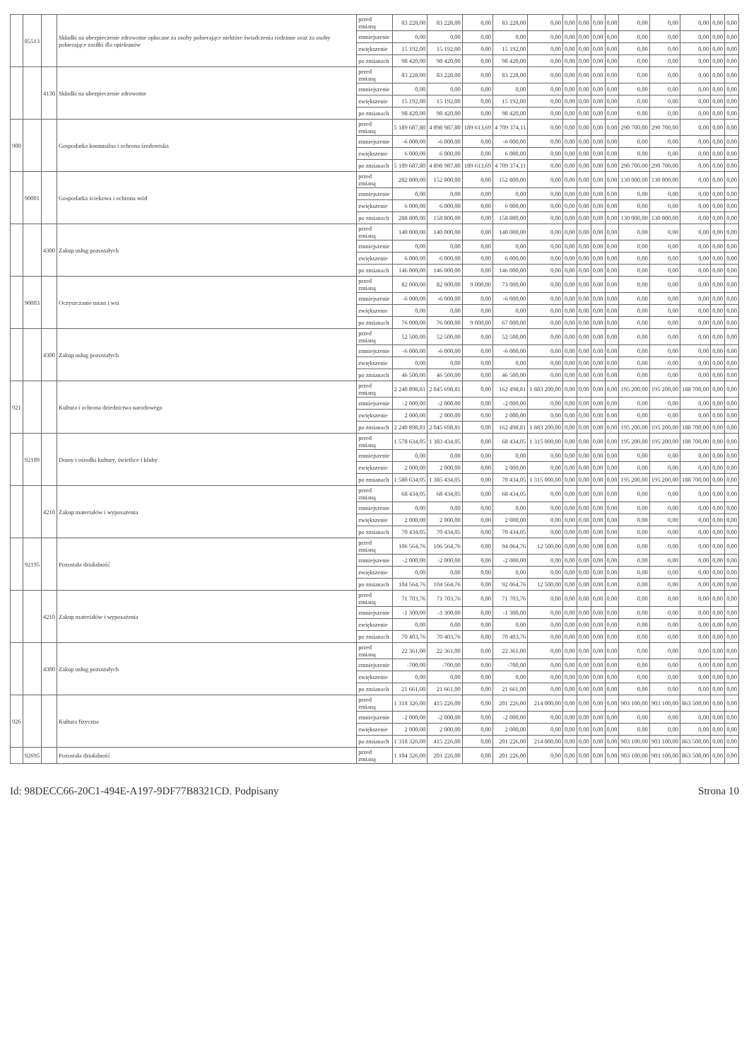| | 85513 | | Składki na ubezpieczenie zdrowotne opłacane za osoby pobierające niektóre świadczenia rodzinne oraz za osoby pobierające zasiłki dla opiekunów | przed zmianą | 83 228,00 | 83 228,00 | 0,00 | 83 228,00 | 0,00 | 0,00 | 0,00 | 0,00 | 0,00 | 0,00 | 0,00 | 0,00 | 0,00 | 0,00 |
| | | | | zmniejszenie | 0,00 | 0,00 | 0,00 | 0,00 | 0,00 | 0,00 | 0,00 | 0,00 | 0,00 | 0,00 | 0,00 | 0,00 | 0,00 | 0,00 |
| | | | | zwiększenie | 15 192,00 | 15 192,00 | 0,00 | 15 192,00 | 0,00 | 0,00 | 0,00 | 0,00 | 0,00 | 0,00 | 0,00 | 0,00 | 0,00 | 0,00 |
| | | | | po zmianach | 98 420,00 | 98 420,00 | 0,00 | 98 420,00 | 0,00 | 0,00 | 0,00 | 0,00 | 0,00 | 0,00 | 0,00 | 0,00 | 0,00 | 0,00 |
| | | 4130 | Składki na ubezpieczenie zdrowotne | przed zmianą | 83 228,00 | 83 228,00 | 0,00 | 83 228,00 | 0,00 | 0,00 | 0,00 | 0,00 | 0,00 | 0,00 | 0,00 | 0,00 | 0,00 | 0,00 |
| | | | | zmniejszenie | 0,00 | 0,00 | 0,00 | 0,00 | 0,00 | 0,00 | 0,00 | 0,00 | 0,00 | 0,00 | 0,00 | 0,00 | 0,00 | 0,00 |
| | | | | zwiększenie | 15 192,00 | 15 192,00 | 0,00 | 15 192,00 | 0,00 | 0,00 | 0,00 | 0,00 | 0,00 | 0,00 | 0,00 | 0,00 | 0,00 | 0,00 |
| | | | | po zmianach | 98 420,00 | 98 420,00 | 0,00 | 98 420,00 | 0,00 | 0,00 | 0,00 | 0,00 | 0,00 | 0,00 | 0,00 | 0,00 | 0,00 | 0,00 |
| 900 | | | Gospodarka komunalna i ochrona środowiska | przed zmianą | 5 189 687,80 | 4 898 987,80 | 189 613,69 | 4 709 374,11 | 0,00 | 0,00 | 0,00 | 0,00 | 0,00 | 290 700,00 | 290 700,00 | 0,00 | 0,00 | 0,00 |
| | | | | zmniejszenie | -6 000,00 | -6 000,00 | 0,00 | -6 000,00 | 0,00 | 0,00 | 0,00 | 0,00 | 0,00 | 0,00 | 0,00 | 0,00 | 0,00 | 0,00 |
| | | | | zwiększenie | 6 000,00 | 6 000,00 | 0,00 | 6 000,00 | 0,00 | 0,00 | 0,00 | 0,00 | 0,00 | 0,00 | 0,00 | 0,00 | 0,00 | 0,00 |
| | | | | po zmianach | 5 189 687,80 | 4 898 987,80 | 189 613,69 | 4 709 374,11 | 0,00 | 0,00 | 0,00 | 0,00 | 0,00 | 290 700,00 | 290 700,00 | 0,00 | 0,00 | 0,00 |
| | 90001 | | Gospodarka ściekowa i ochrona wód | przed zmianą | 282 800,00 | 152 800,00 | 0,00 | 152 800,00 | 0,00 | 0,00 | 0,00 | 0,00 | 0,00 | 130 000,00 | 130 000,00 | 0,00 | 0,00 | 0,00 |
| | | | | zmniejszenie | 0,00 | 0,00 | 0,00 | 0,00 | 0,00 | 0,00 | 0,00 | 0,00 | 0,00 | 0,00 | 0,00 | 0,00 | 0,00 | 0,00 |
| | | | | zwiększenie | 6 000,00 | 6 000,00 | 0,00 | 6 000,00 | 0,00 | 0,00 | 0,00 | 0,00 | 0,00 | 0,00 | 0,00 | 0,00 | 0,00 | 0,00 |
| | | | | po zmianach | 288 800,00 | 158 800,00 | 0,00 | 158 800,00 | 0,00 | 0,00 | 0,00 | 0,00 | 0,00 | 130 000,00 | 130 000,00 | 0,00 | 0,00 | 0,00 |
| | | 4300 | Zakup usług pozostałych | przed zmianą | 140 000,00 | 140 000,00 | 0,00 | 140 000,00 | 0,00 | 0,00 | 0,00 | 0,00 | 0,00 | 0,00 | 0,00 | 0,00 | 0,00 | 0,00 |
| | | | | zmniejszenie | 0,00 | 0,00 | 0,00 | 0,00 | 0,00 | 0,00 | 0,00 | 0,00 | 0,00 | 0,00 | 0,00 | 0,00 | 0,00 | 0,00 |
| | | | | zwiększenie | 6 000,00 | 6 000,00 | 0,00 | 6 000,00 | 0,00 | 0,00 | 0,00 | 0,00 | 0,00 | 0,00 | 0,00 | 0,00 | 0,00 | 0,00 |
| | | | | po zmianach | 146 000,00 | 146 000,00 | 0,00 | 146 000,00 | 0,00 | 0,00 | 0,00 | 0,00 | 0,00 | 0,00 | 0,00 | 0,00 | 0,00 | 0,00 |
| | 90003 | | Oczyszczanie miast i wsi | przed zmianą | 82 000,00 | 82 000,00 | 9 000,00 | 73 000,00 | 0,00 | 0,00 | 0,00 | 0,00 | 0,00 | 0,00 | 0,00 | 0,00 | 0,00 | 0,00 |
| | | | | zmniejszenie | -6 000,00 | -6 000,00 | 0,00 | -6 000,00 | 0,00 | 0,00 | 0,00 | 0,00 | 0,00 | 0,00 | 0,00 | 0,00 | 0,00 | 0,00 |
| | | | | zwiększenie | 0,00 | 0,00 | 0,00 | 0,00 | 0,00 | 0,00 | 0,00 | 0,00 | 0,00 | 0,00 | 0,00 | 0,00 | 0,00 | 0,00 |
| | | | | po zmianach | 76 000,00 | 76 000,00 | 9 000,00 | 67 000,00 | 0,00 | 0,00 | 0,00 | 0,00 | 0,00 | 0,00 | 0,00 | 0,00 | 0,00 | 0,00 |
| | | 4300 | Zakup usług pozostałych | przed zmianą | 52 500,00 | 52 500,00 | 0,00 | 52 500,00 | 0,00 | 0,00 | 0,00 | 0,00 | 0,00 | 0,00 | 0,00 | 0,00 | 0,00 | 0,00 |
| | | | | zmniejszenie | -6 000,00 | -6 000,00 | 0,00 | -6 000,00 | 0,00 | 0,00 | 0,00 | 0,00 | 0,00 | 0,00 | 0,00 | 0,00 | 0,00 | 0,00 |
| | | | | zwiększenie | 0,00 | 0,00 | 0,00 | 0,00 | 0,00 | 0,00 | 0,00 | 0,00 | 0,00 | 0,00 | 0,00 | 0,00 | 0,00 | 0,00 |
| | | | | po zmianach | 46 500,00 | 46 500,00 | 0,00 | 46 500,00 | 0,00 | 0,00 | 0,00 | 0,00 | 0,00 | 0,00 | 0,00 | 0,00 | 0,00 | 0,00 |
| 921 | | | Kultura i ochrona dziedzictwa narodowego | przed zmianą | 2 240 898,81 | 2 045 698,81 | 0,00 | 162 498,81 | 1 883 200,00 | 0,00 | 0,00 | 0,00 | 0,00 | 195 200,00 | 195 200,00 | 188 700,00 | 0,00 | 0,00 |
| | | | | zmniejszenie | -2 000,00 | -2 000,00 | 0,00 | -2 000,00 | 0,00 | 0,00 | 0,00 | 0,00 | 0,00 | 0,00 | 0,00 | 0,00 | 0,00 | 0,00 |
| | | | | zwiększenie | 2 000,00 | 2 000,00 | 0,00 | 2 000,00 | 0,00 | 0,00 | 0,00 | 0,00 | 0,00 | 0,00 | 0,00 | 0,00 | 0,00 | 0,00 |
| | | | | po zmianach | 2 240 898,81 | 2 045 698,81 | 0,00 | 162 498,81 | 1 883 200,00 | 0,00 | 0,00 | 0,00 | 0,00 | 195 200,00 | 195 200,00 | 188 700,00 | 0,00 | 0,00 |
| | 92109 | | Domy i ośrodki kultury, świetlice i kluby | przed zmianą | 1 578 634,05 | 1 383 434,05 | 0,00 | 68 434,05 | 1 315 000,00 | 0,00 | 0,00 | 0,00 | 0,00 | 195 200,00 | 195 200,00 | 188 700,00 | 0,00 | 0,00 |
| | | | | zmniejszenie | 0,00 | 0,00 | 0,00 | 0,00 | 0,00 | 0,00 | 0,00 | 0,00 | 0,00 | 0,00 | 0,00 | 0,00 | 0,00 | 0,00 |
| | | | | zwiększenie | 2 000,00 | 2 000,00 | 0,00 | 2 000,00 | 0,00 | 0,00 | 0,00 | 0,00 | 0,00 | 0,00 | 0,00 | 0,00 | 0,00 | 0,00 |
| | | | | po zmianach | 1 580 634,05 | 1 385 434,05 | 0,00 | 70 434,05 | 1 315 000,00 | 0,00 | 0,00 | 0,00 | 0,00 | 195 200,00 | 195 200,00 | 188 700,00 | 0,00 | 0,00 |
| | | 4210 | Zakup materiałów i wyposażenia | przed zmianą | 68 434,05 | 68 434,05 | 0,00 | 68 434,05 | 0,00 | 0,00 | 0,00 | 0,00 | 0,00 | 0,00 | 0,00 | 0,00 | 0,00 | 0,00 |
| | | | | zmniejszenie | 0,00 | 0,00 | 0,00 | 0,00 | 0,00 | 0,00 | 0,00 | 0,00 | 0,00 | 0,00 | 0,00 | 0,00 | 0,00 | 0,00 |
| | | | | zwiększenie | 2 000,00 | 2 000,00 | 0,00 | 2 000,00 | 0,00 | 0,00 | 0,00 | 0,00 | 0,00 | 0,00 | 0,00 | 0,00 | 0,00 | 0,00 |
| | | | | po zmianach | 70 434,05 | 70 434,05 | 0,00 | 70 434,05 | 0,00 | 0,00 | 0,00 | 0,00 | 0,00 | 0,00 | 0,00 | 0,00 | 0,00 | 0,00 |
| | 92195 | | Pozostała działalność | przed zmianą | 106 564,76 | 106 564,76 | 0,00 | 94 064,76 | 12 500,00 | 0,00 | 0,00 | 0,00 | 0,00 | 0,00 | 0,00 | 0,00 | 0,00 | 0,00 |
| | | | | zmniejszenie | -2 000,00 | -2 000,00 | 0,00 | -2 000,00 | 0,00 | 0,00 | 0,00 | 0,00 | 0,00 | 0,00 | 0,00 | 0,00 | 0,00 | 0,00 |
| | | | | zwiększenie | 0,00 | 0,00 | 0,00 | 0,00 | 0,00 | 0,00 | 0,00 | 0,00 | 0,00 | 0,00 | 0,00 | 0,00 | 0,00 | 0,00 |
| | | | | po zmianach | 104 564,76 | 104 564,76 | 0,00 | 92 064,76 | 12 500,00 | 0,00 | 0,00 | 0,00 | 0,00 | 0,00 | 0,00 | 0,00 | 0,00 | 0,00 |
| | | 4210 | Zakup materiałów i wyposażenia | przed zmianą | 71 703,76 | 71 703,76 | 0,00 | 71 703,76 | 0,00 | 0,00 | 0,00 | 0,00 | 0,00 | 0,00 | 0,00 | 0,00 | 0,00 | 0,00 |
| | | | | zmniejszenie | -1 300,00 | -1 300,00 | 0,00 | -1 300,00 | 0,00 | 0,00 | 0,00 | 0,00 | 0,00 | 0,00 | 0,00 | 0,00 | 0,00 | 0,00 |
| | | | | zwiększenie | 0,00 | 0,00 | 0,00 | 0,00 | 0,00 | 0,00 | 0,00 | 0,00 | 0,00 | 0,00 | 0,00 | 0,00 | 0,00 | 0,00 |
| | | | | po zmianach | 70 403,76 | 70 403,76 | 0,00 | 70 403,76 | 0,00 | 0,00 | 0,00 | 0,00 | 0,00 | 0,00 | 0,00 | 0,00 | 0,00 | 0,00 |
| | | 4300 | Zakup usług pozostałych | przed zmianą | 22 361,00 | 22 361,00 | 0,00 | 22 361,00 | 0,00 | 0,00 | 0,00 | 0,00 | 0,00 | 0,00 | 0,00 | 0,00 | 0,00 | 0,00 |
| | | | | zmniejszenie | -700,00 | -700,00 | 0,00 | -700,00 | 0,00 | 0,00 | 0,00 | 0,00 | 0,00 | 0,00 | 0,00 | 0,00 | 0,00 | 0,00 |
| | | | | zwiększenie | 0,00 | 0,00 | 0,00 | 0,00 | 0,00 | 0,00 | 0,00 | 0,00 | 0,00 | 0,00 | 0,00 | 0,00 | 0,00 | 0,00 |
| | | | | po zmianach | 21 661,00 | 21 661,00 | 0,00 | 21 661,00 | 0,00 | 0,00 | 0,00 | 0,00 | 0,00 | 0,00 | 0,00 | 0,00 | 0,00 | 0,00 |
| 926 | | | Kultura fizyczna | przed zmianą | 1 318 326,00 | 415 226,00 | 0,00 | 201 226,00 | 214 000,00 | 0,00 | 0,00 | 0,00 | 0,00 | 903 100,00 | 903 100,00 | 863 500,00 | 0,00 | 0,00 |
| | | | | zmniejszenie | -2 000,00 | -2 000,00 | 0,00 | -2 000,00 | 0,00 | 0,00 | 0,00 | 0,00 | 0,00 | 0,00 | 0,00 | 0,00 | 0,00 | 0,00 |
| | | | | zwiększenie | 2 000,00 | 2 000,00 | 0,00 | 2 000,00 | 0,00 | 0,00 | 0,00 | 0,00 | 0,00 | 0,00 | 0,00 | 0,00 | 0,00 | 0,00 |
| | | | | po zmianach | 1 318 326,00 | 415 226,00 | 0,00 | 201 226,00 | 214 000,00 | 0,00 | 0,00 | 0,00 | 0,00 | 903 100,00 | 903 100,00 | 863 500,00 | 0,00 | 0,00 |
| | 92695 | | Pozostała działalność | przed zmianą | 1 104 326,00 | 201 226,00 | 0,00 | 201 226,00 | 0,00 | 0,00 | 0,00 | 0,00 | 0,00 | 903 100,00 | 903 100,00 | 863 500,00 | 0,00 | 0,00 |
Id: 98DECC66-20C1-494E-A197-9DF77B8321CD. Podpisany Strona 10